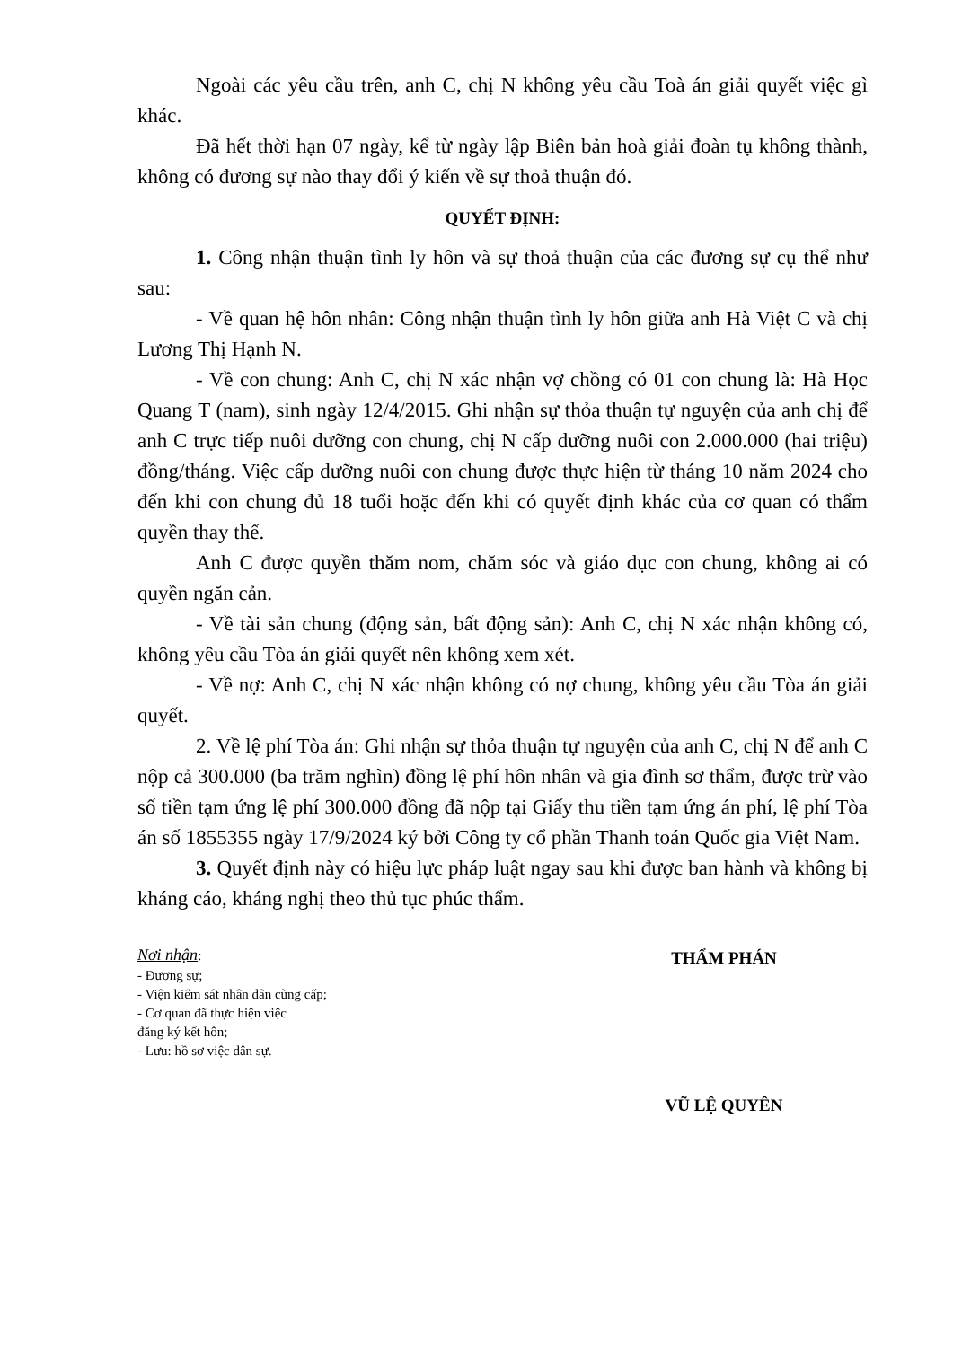Ngoài các yêu cầu trên, anh C, chị N không yêu cầu Toà án giải quyết việc gì khác.
Đã hết thời hạn 07 ngày, kể từ ngày lập Biên bản hoà giải đoàn tụ không thành, không có đương sự nào thay đổi ý kiến về sự thoả thuận đó.
QUYẾT ĐỊNH:
1. Công nhận thuận tình ly hôn và sự thoả thuận của các đương sự cụ thể như sau:
- Về quan hệ hôn nhân: Công nhận thuận tình ly hôn giữa anh Hà Việt C và chị Lương Thị Hạnh N.
- Về con chung: Anh C, chị N xác nhận vợ chồng có 01 con chung là: Hà Học Quang T (nam), sinh ngày 12/4/2015. Ghi nhận sự thỏa thuận tự nguyện của anh chị để anh C trực tiếp nuôi dưỡng con chung, chị N cấp dưỡng nuôi con 2.000.000 (hai triệu) đồng/tháng. Việc cấp dưỡng nuôi con chung được thực hiện từ tháng 10 năm 2024 cho đến khi con chung đủ 18 tuổi hoặc đến khi có quyết định khác của cơ quan có thẩm quyền thay thế.
Anh C được quyền thăm nom, chăm sóc và giáo dục con chung, không ai có quyền ngăn cản.
- Về tài sản chung (động sản, bất động sản): Anh C, chị N xác nhận không có, không yêu cầu Tòa án giải quyết nên không xem xét.
- Về nợ: Anh C, chị N xác nhận không có nợ chung, không yêu cầu Tòa án giải quyết.
2. Về lệ phí Tòa án: Ghi nhận sự thỏa thuận tự nguyện của anh C, chị N để anh C nộp cả 300.000 (ba trăm nghìn) đồng lệ phí hôn nhân và gia đình sơ thẩm, được trừ vào số tiền tạm ứng lệ phí 300.000 đồng đã nộp tại Giấy thu tiền tạm ứng án phí, lệ phí Tòa án số 1855355 ngày 17/9/2024 ký bởi Công ty cổ phần Thanh toán Quốc gia Việt Nam.
3. Quyết định này có hiệu lực pháp luật ngay sau khi được ban hành và không bị kháng cáo, kháng nghị theo thủ tục phúc thẩm.
Nơi nhận:
- Đương sự;
- Viện kiểm sát nhân dân cùng cấp;
- Cơ quan đã thực hiện việc
đăng ký kết hôn;
- Lưu: hồ sơ việc dân sự.
THẨM PHÁN
VŨ LỆ QUYÊN